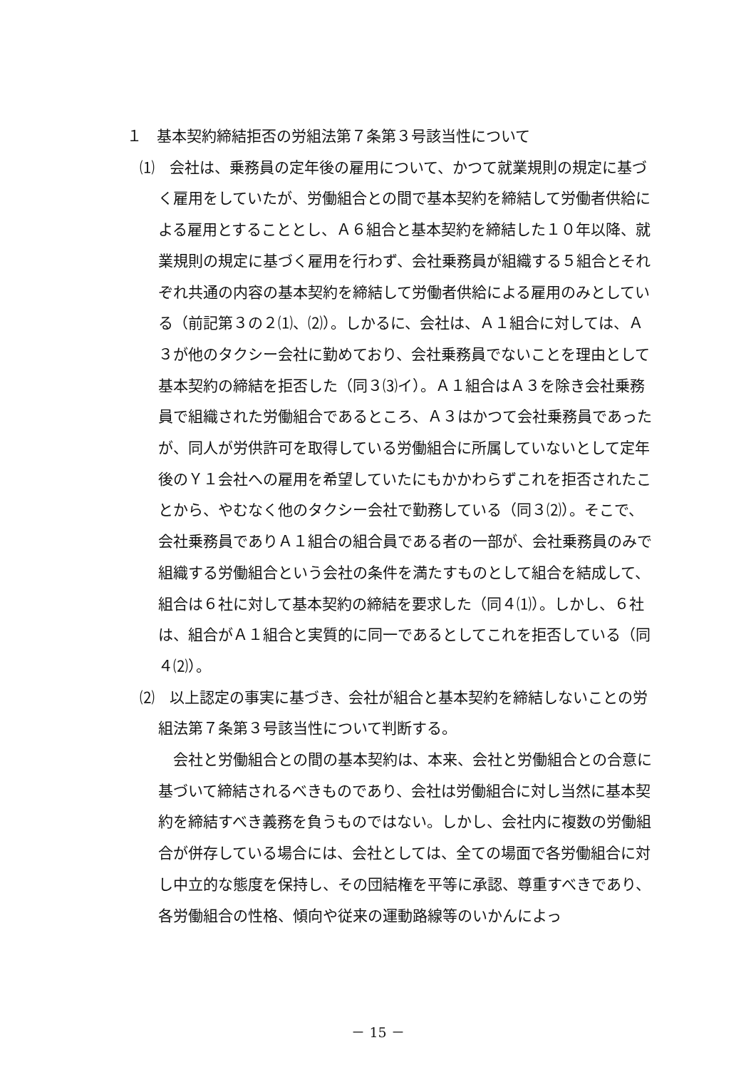１　基本契約締結拒否の労組法第７条第３号該当性について
⑴　会社は、乗務員の定年後の雇用について、かつて就業規則の規定に基づく雇用をしていたが、労働組合との間で基本契約を締結して労働者供給による雇用とすることとし、Ａ６組合と基本契約を締結した１０年以降、就業規則の規定に基づく雇用を行わず、会社乗務員が組織する５組合とそれぞれ共通の内容の基本契約を締結して労働者供給による雇用のみとしている（前記第３の２⑴、⑵）。しかるに、会社は、Ａ１組合に対しては、Ａ３が他のタクシー会社に勤めており、会社乗務員でないことを理由として基本契約の締結を拒否した（同３⑶イ）。Ａ１組合はＡ３を除き会社乗務員で組織された労働組合であるところ、Ａ３はかつて会社乗務員であったが、同人が労供許可を取得している労働組合に所属していないとして定年後のＹ１会社への雇用を希望していたにもかかわらずこれを拒否されたことから、やむなく他のタクシー会社で勤務している（同３⑵）。そこで、会社乗務員でありＡ１組合の組合員である者の一部が、会社乗務員のみで組織する労働組合という会社の条件を満たすものとして組合を結成して、組合は６社に対して基本契約の締結を要求した（同４⑴）。しかし、６社は、組合がＡ１組合と実質的に同一であるとしてこれを拒否している（同４⑵）。
⑵　以上認定の事実に基づき、会社が組合と基本契約を締結しないことの労組法第７条第３号該当性について判断する。
会社と労働組合との間の基本契約は、本来、会社と労働組合との合意に基づいて締結されるべきものであり、会社は労働組合に対し当然に基本契約を締結すべき義務を負うものではない。しかし、会社内に複数の労働組合が併存している場合には、会社としては、全ての場面で各労働組合に対し中立的な態度を保持し、その団結権を平等に承認、尊重すべきであり、各労働組合の性格、傾向や従来の運動路線等のいかんによっ
－ 15 －